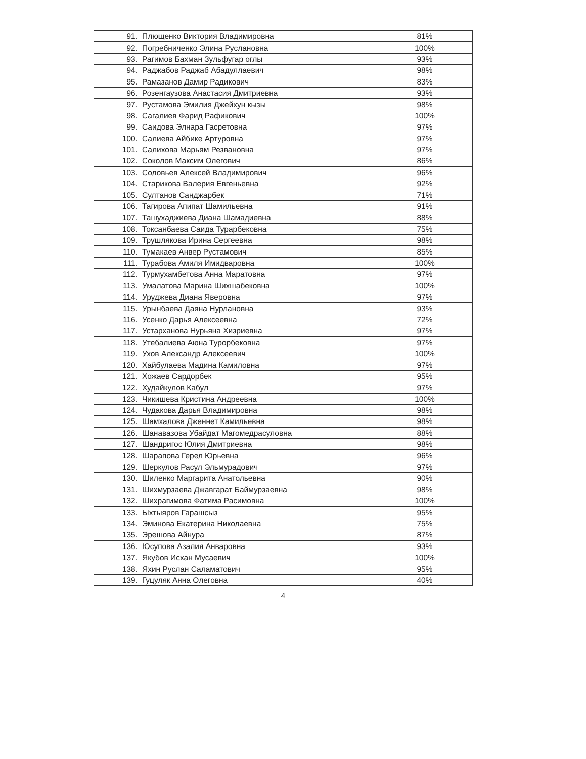| 91. | Плющенко Виктория Владимировна | 81% |
| 92. | Погребниченко Элина Руслановна | 100% |
| 93. | Рагимов Бахман Зульфугар оглы | 93% |
| 94. | Раджабов Раджаб Абадуллаевич | 98% |
| 95. | Рамазанов Дамир Радикович | 83% |
| 96. | Розенгаузова Анастасия Дмитриевна | 93% |
| 97. | Рустамова Эмилия Джейхун кызы | 98% |
| 98. | Сагалиев Фарид Рафикович | 100% |
| 99. | Саидова Элнара Гасретовна | 97% |
| 100. | Салиева Айбике Артуровна | 97% |
| 101. | Салихова Марьям Резвановна | 97% |
| 102. | Соколов Максим Олегович | 86% |
| 103. | Соловьев Алексей Владимирович | 96% |
| 104. | Старикова Валерия Евгеньевна | 92% |
| 105. | Султанов Санджарбек | 71% |
| 106. | Тагирова Апипат Шамильевна | 91% |
| 107. | Ташухаджиева Диана Шамадиевна | 88% |
| 108. | Токсанбаева Саида Турарбековна | 75% |
| 109. | Трушлякова Ирина Сергеевна | 98% |
| 110. | Тумакаев Анвер Рустамович | 85% |
| 111. | Турабова Амиля Имидваровна | 100% |
| 112. | Турмухамбетова Анна Маратовна | 97% |
| 113. | Умалатова Марина Шихшабековна | 100% |
| 114. | Уруджева Диана Яверовна | 97% |
| 115. | Урынбаева Даяна Нурлановна | 93% |
| 116. | Усенко Дарья Алексеевна | 72% |
| 117. | Устарханова Нурьяна Хизриевна | 97% |
| 118. | Утебалиева Аюна Турорбековна | 97% |
| 119. | Ухов Александр Алексеевич | 100% |
| 120. | Хайбулаева Мадина Камиловна | 97% |
| 121. | Хожаев Сардорбек | 95% |
| 122. | Худайкулов Кабул | 97% |
| 123. | Чикишева Кристина Андреевна | 100% |
| 124. | Чудакова Дарья Владимировна | 98% |
| 125. | Шамхалова Дженнет Камильевна | 98% |
| 126. | Шанавазова Убайдат Магомедрасуловна | 88% |
| 127. | Шандригос Юлия Дмитриевна | 98% |
| 128. | Шарапова Герел Юрьевна | 96% |
| 129. | Шеркулов Расул Эльмурадович | 97% |
| 130. | Шиленко Маргарита Анатольевна | 90% |
| 131. | Шихмурзаева Джавгарат Баймурзаевна | 98% |
| 132. | Шихрагимова Фатима Расимовна | 100% |
| 133. | Ыхтыяров Гарашсыз | 95% |
| 134. | Эминова Екатерина Николаевна | 75% |
| 135. | Эрешова Айнура | 87% |
| 136. | Юсупова Азалия Анваровна | 93% |
| 137. | Якубов Исхан Мусаевич | 100% |
| 138. | Яхин Руслан Саламатович | 95% |
| 139. | Гуцуляк Анна Олеговна | 40% |
4